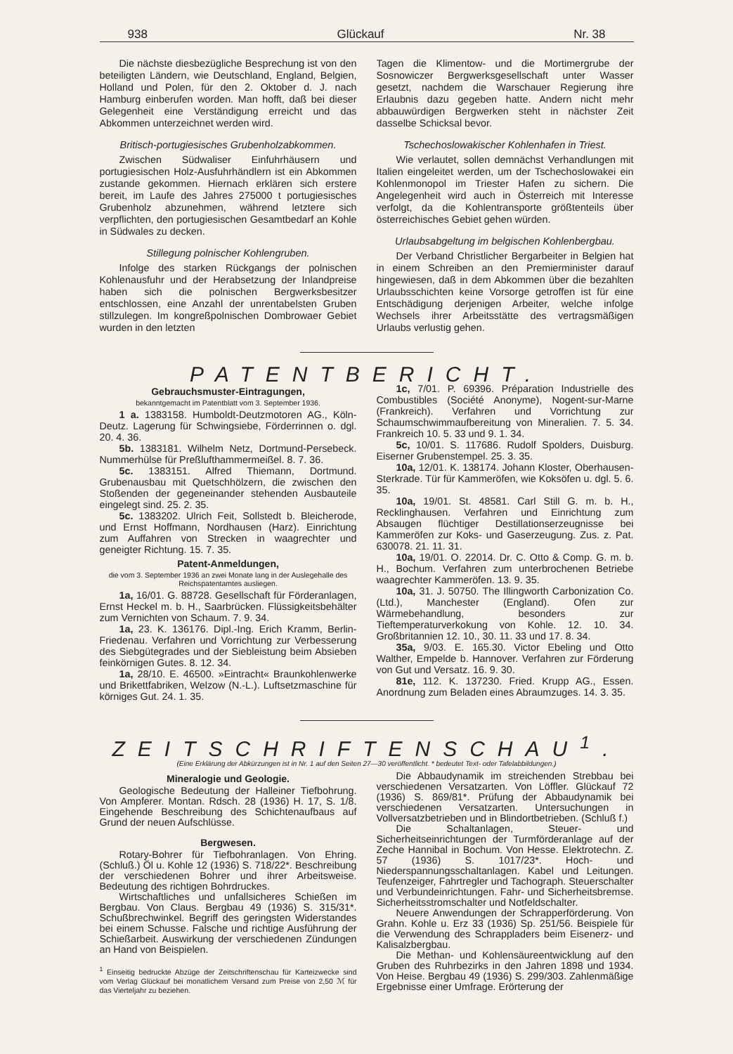938 Glückauf Nr. 38
Die nächste diesbezügliche Besprechung ist von den beteiligten Ländern, wie Deutschland, England, Belgien, Holland und Polen, für den 2. Oktober d. J. nach Hamburg einberufen worden. Man hofft, daß bei dieser Gelegenheit eine Verständigung erreicht und das Abkommen unterzeichnet werden wird.
Britisch-portugiesisches Grubenholzabkommen.
Zwischen Südwaliser Einfuhrhäusern und portugiesischen Holz-Ausfuhrhändlern ist ein Abkommen zustande gekommen. Hiernach erklären sich erstere bereit, im Laufe des Jahres 275000 t portugiesisches Grubenholz abzunehmen, während letztere sich verpflichten, den portugiesischen Gesamtbedarf an Kohle in Südwales zu decken.
Stillegung polnischer Kohlengruben.
Infolge des starken Rückgangs der polnischen Kohlenausfuhr und der Herabsetzung der Inlandpreise haben sich die polnischen Bergwerksbesitzer entschlossen, eine Anzahl der unrentabelsten Gruben stillzulegen. Im kongreßpolnischen Dombrowaer Gebiet wurden in den letzten
Tagen die Klimentow- und die Mortimergrube der Sosnowiczer Bergwerksgesellschaft unter Wasser gesetzt, nachdem die Warschauer Regierung ihre Erlaubnis dazu gegeben hatte. Andern nicht mehr abbauwürdigen Bergwerken steht in nächster Zeit dasselbe Schicksal bevor.
Tschechoslowakischer Kohlenhafen in Triest.
Wie verlautet, sollen demnächst Verhandlungen mit Italien eingeleitet werden, um der Tschechoslowakei ein Kohlenmonopol im Triester Hafen zu sichern. Die Angelegenheit wird auch in Österreich mit Interesse verfolgt, da die Kohlentransporte größtenteils über österreichisches Gebiet gehen würden.
Urlaubsabgeltung im belgischen Kohlenbergbau.
Der Verband Christlicher Bergarbeiter in Belgien hat in einem Schreiben an den Premierminister darauf hingewiesen, daß in dem Abkommen über die bezahlten Urlaubsschichten keine Vorsorge getroffen ist für eine Entschädigung derjenigen Arbeiter, welche infolge Wechsels ihrer Arbeitsstätte des vertragsmäßigen Urlaubs verlustig gehen.
PATENTBERICHT.
Gebrauchsmuster-Eintragungen,
bekanntgemacht im Patentblatt vom 3. September 1936.
1 a. 1383158. Humboldt-Deutzmotoren AG., Köln-Deutz. Lagerung für Schwingsiebe, Förderrinnen o. dgl. 20. 4. 36.
5b. 1383181. Wilhelm Netz, Dortmund-Persebeck. Nummerhülse für Preßlufthammermeißel. 8. 7. 36.
5c. 1383151. Alfred Thiemann, Dortmund. Grubenausbau mit Quetschhölzern, die zwischen den Stoßenden der gegeneinander stehenden Ausbauteile eingelegt sind. 25. 2. 35.
5c. 1383202. Ulrich Feit, Sollstedt b. Bleicherode, und Ernst Hoffmann, Nordhausen (Harz). Einrichtung zum Auffahren von Strecken in waagrechter und geneigter Richtung. 15. 7. 35.
Patent-Anmeldungen,
die vom 3. September 1936 an zwei Monate lang in der Auslegehalle des Reichspatentamtes ausliegen.
1a, 16/01. G. 88728. Gesellschaft für Förderanlagen, Ernst Heckel m. b. H., Saarbrücken. Flüssigkeitsbehälter zum Vernichten von Schaum. 7. 9. 34.
1a, 23. K. 136176. Dipl.-Ing. Erich Kramm, Berlin-Friedenau. Verfahren und Vorrichtung zur Verbesserung des Siebgütegrades und der Siebleistung beim Absieben feinkörnigen Gutes. 8. 12. 34.
1a, 28/10. E. 46500. »Eintracht« Braunkohlenwerke und Brikettfabriken, Welzow (N.-L.). Luftsetzmaschine für körniges Gut. 24. 1. 35.
1c, 7/01. P. 69396. Préparation Industrielle des Combustibles (Société Anonyme), Nogent-sur-Marne (Frankreich). Verfahren und Vorrichtung zur Schaumschwimmaufbereitung von Mineralien. 7. 5. 34. Frankreich 10. 5. 33 und 9. 1. 34.
5c, 10/01. S. 117686. Rudolf Spolders, Duisburg. Eiserner Grubenstempel. 25. 3. 35.
10a, 12/01. K. 138174. Johann Kloster, Oberhausen-Sterkrade. Tür für Kammeröfen, wie Koksöfen u. dgl. 5. 6. 35.
10a, 19/01. St. 48581. Carl Still G. m. b. H., Recklinghausen. Verfahren und Einrichtung zum Absaugen flüchtiger Destillationserzeugnisse bei Kammeröfen zur Koks- und Gaserzeugung. Zus. z. Pat. 630078. 21. 11. 31.
10a, 19/01. O. 22014. Dr. C. Otto & Comp. G. m. b. H., Bochum. Verfahren zum unterbrochenen Betriebe waagrechter Kammeröfen. 13. 9. 35.
10a, 31. J. 50750. The Illingworth Carbonization Co. (Ltd.), Manchester (England). Ofen zur Wärmebehandlung, besonders zur Tieftemperaturverkokung von Kohle. 12. 10. 34. Großbritannien 12. 10., 30. 11. 33 und 17. 8. 34.
35a, 9/03. E. 165.30. Victor Ebeling und Otto Walther, Empelde b. Hannover. Verfahren zur Förderung von Gut und Versatz. 16. 9. 30.
81e, 112. K. 137230. Fried. Krupp AG., Essen. Anordnung zum Beladen eines Abraumzuges. 14. 3. 35.
ZEITSCHRIFTENSCHAU<sup>1</sup>.
(Eine Erklärung der Abkürzungen ist in Nr. 1 auf den Seiten 27—30 veröffentlicht. * bedeutet Text- oder Tafelabbildungen.)
Mineralogie und Geologie.
Geologische Bedeutung der Halleiner Tiefbohrung. Von Ampferer. Montan. Rdsch. 28 (1936) H. 17, S. 1/8. Eingehende Beschreibung des Schichtenaufbaus auf Grund der neuen Aufschlüsse.
Bergwesen.
Rotary-Bohrer für Tiefbohranlagen. Von Ehring. (Schluß.) Öl u. Kohle 12 (1936) S. 718/22*. Beschreibung der verschiedenen Bohrer und ihrer Arbeitsweise. Bedeutung des richtigen Bohrdruckes.
Wirtschaftliches und unfallsicheres Schießen im Bergbau. Von Claus. Bergbau 49 (1936) S. 315/31*. Schußbrechwinkel. Begriff des geringsten Widerstandes bei einem Schusse. Falsche und richtige Ausführung der Schießarbeit. Auswirkung der verschiedenen Zündungen an Hand von Beispielen.
<sup>1</sup> Einseitig bedruckte Abzüge der Zeitschriftenschau für Karteizwecke sind vom Verlag Glückauf bei monatlichem Versand zum Preise von 2,50 ℳ für das Vierteljahr zu beziehen.
Die Abbaudynamik im streichenden Strebbau bei verschiedenen Versatzarten. Von Löffler. Glückauf 72 (1936) S. 869/81*. Prüfung der Abbaudynamik bei verschiedenen Versatzarten. Untersuchungen in Vollversatzbetrieben und in Blindortbetrieben. (Schluß f.)
Die Schaltanlagen, Steuer- und Sicherheitseinrichtungen der Turmförderanlage auf der Zeche Hannibal in Bochum. Von Hesse. Elektrotechn. Z. 57 (1936) S. 1017/23*. Hoch- und Niederspannungsschaltanlagen. Kabel und Leitungen. Teufenzeiger, Fahrtregler und Tachograph. Steuerschalter und Verbundeinrichtungen. Fahr- und Sicherheitsbremse. Sicherheitsstromschalter und Notfeldschalter.
Neuere Anwendungen der Schrapperförderung. Von Grahn. Kohle u. Erz 33 (1936) Sp. 251/56. Beispiele für die Verwendung des Schrappladers beim Eisenerz- und Kalisalzbergbau.
Die Methan- und Kohlensäureentwicklung auf den Gruben des Ruhrbezirks in den Jahren 1898 und 1934. Von Heise. Bergbau 49 (1936) S. 299/303. Zahlenmäßige Ergebnisse einer Umfrage. Erörterung der